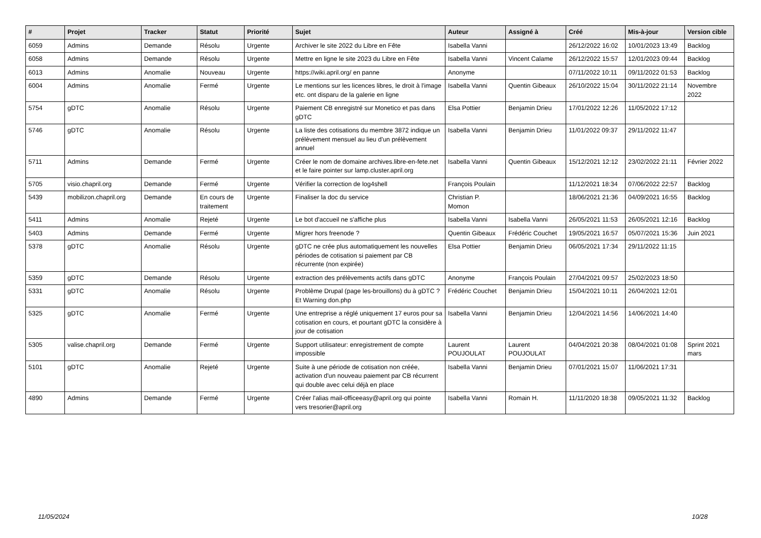| # | Projet | Tracker | Statut | Priorité | Sujet | Auteur | Assigné à | Créé | Mis-à-jour | Version cible |
| --- | --- | --- | --- | --- | --- | --- | --- | --- | --- | --- |
| 6059 | Admins | Demande | Résolu | Urgente | Archiver le site 2022 du Libre en Fête | Isabella Vanni | | 26/12/2022 16:02 | 10/01/2023 13:49 | Backlog |
| 6058 | Admins | Demande | Résolu | Urgente | Mettre en ligne le site 2023 du Libre en Fête | Isabella Vanni | Vincent Calame | 26/12/2022 15:57 | 12/01/2023 09:44 | Backlog |
| 6013 | Admins | Anomalie | Nouveau | Urgente | https://wiki.april.org/ en panne | Anonyme | | 07/11/2022 10:11 | 09/11/2022 01:53 | Backlog |
| 6004 | Admins | Anomalie | Fermé | Urgente | Le mentions sur les licences libres, le droit à l'image etc. ont disparu de la galerie en ligne | Isabella Vanni | Quentin Gibeaux | 26/10/2022 15:04 | 30/11/2022 21:14 | Novembre 2022 |
| 5754 | gDTC | Anomalie | Résolu | Urgente | Paiement CB enregistré sur Monetico et pas dans gDTC | Elsa Pottier | Benjamin Drieu | 17/01/2022 12:26 | 11/05/2022 17:12 | |
| 5746 | gDTC | Anomalie | Résolu | Urgente | La liste des cotisations du membre 3872 indique un prélèvement mensuel au lieu d'un prélèvement annuel | Isabella Vanni | Benjamin Drieu | 11/01/2022 09:37 | 29/11/2022 11:47 | |
| 5711 | Admins | Demande | Fermé | Urgente | Créer le nom de domaine archives.libre-en-fete.net et le faire pointer sur lamp.cluster.april.org | Isabella Vanni | Quentin Gibeaux | 15/12/2021 12:12 | 23/02/2022 21:11 | Février 2022 |
| 5705 | visio.chapril.org | Demande | Fermé | Urgente | Vérifier la correction de log4shell | François Poulain | | 11/12/2021 18:34 | 07/06/2022 22:57 | Backlog |
| 5439 | mobilizon.chapril.org | Demande | En cours de traitement | Urgente | Finaliser la doc du service | Christian P. Momon | | 18/06/2021 21:36 | 04/09/2021 16:55 | Backlog |
| 5411 | Admins | Anomalie | Rejeté | Urgente | Le bot d'accueil ne s'affiche plus | Isabella Vanni | Isabella Vanni | 26/05/2021 11:53 | 26/05/2021 12:16 | Backlog |
| 5403 | Admins | Demande | Fermé | Urgente | Migrer hors freenode ? | Quentin Gibeaux | Frédéric Couchet | 19/05/2021 16:57 | 05/07/2021 15:36 | Juin 2021 |
| 5378 | gDTC | Anomalie | Résolu | Urgente | gDTC ne crée plus automatiquement les nouvelles périodes de cotisation si paiement par CB récurrente (non expirée) | Elsa Pottier | Benjamin Drieu | 06/05/2021 17:34 | 29/11/2022 11:15 | |
| 5359 | gDTC | Demande | Résolu | Urgente | extraction des prélèvements actifs dans gDTC | Anonyme | François Poulain | 27/04/2021 09:57 | 25/02/2023 18:50 | |
| 5331 | gDTC | Anomalie | Résolu | Urgente | Problème Drupal (page les-brouillons) du à gDTC ? Et Warning don.php | Frédéric Couchet | Benjamin Drieu | 15/04/2021 10:11 | 26/04/2021 12:01 | |
| 5325 | gDTC | Anomalie | Fermé | Urgente | Une entreprise a réglé uniquement 17 euros pour sa cotisation en cours, et pourtant gDTC la considère à jour de cotisation | Isabella Vanni | Benjamin Drieu | 12/04/2021 14:56 | 14/06/2021 14:40 | |
| 5305 | valise.chapril.org | Demande | Fermé | Urgente | Support utilisateur: enregistrement de compte impossible | Laurent POUJOULAT | Laurent POUJOULAT | 04/04/2021 20:38 | 08/04/2021 01:08 | Sprint 2021 mars |
| 5101 | gDTC | Anomalie | Rejeté | Urgente | Suite à une période de cotisation non créée, activation d'un nouveau paiement par CB récurrent qui double avec celui déjà en place | Isabella Vanni | Benjamin Drieu | 07/01/2021 15:07 | 11/06/2021 17:31 | |
| 4890 | Admins | Demande | Fermé | Urgente | Créer l'alias mail-officeeasy@april.org qui pointe vers tresorier@april.org | Isabella Vanni | Romain H. | 11/11/2020 18:38 | 09/05/2021 11:32 | Backlog |
11/05/2024 10/28